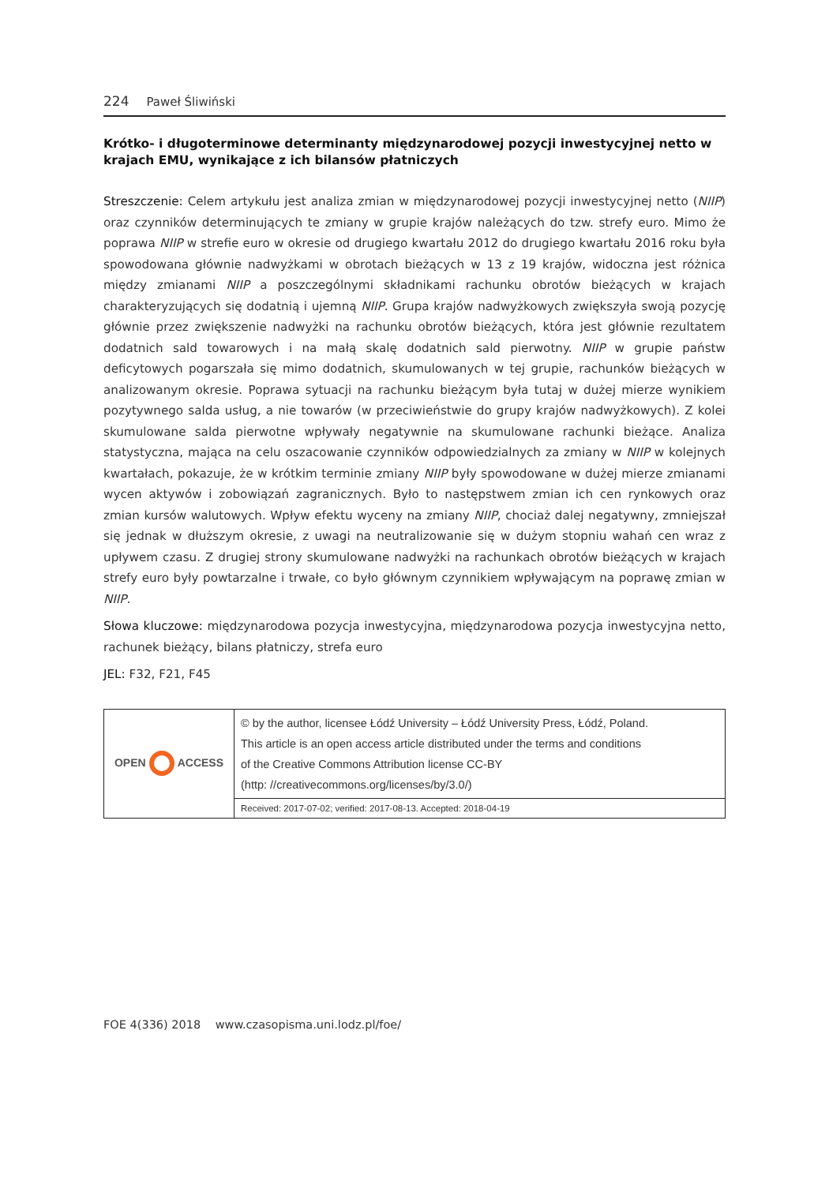224 Paweł Śliwiński
Krótko- i długoterminowe determinanty międzynarodowej pozycji inwestycyjnej netto w krajach EMU, wynikające z ich bilansów płatniczych
Streszczenie: Celem artykułu jest analiza zmian w międzynarodowej pozycji inwestycyjnej netto (NIIP) oraz czynników determinujących te zmiany w grupie krajów należących do tzw. strefy euro. Mimo że poprawa NIIP w strefie euro w okresie od drugiego kwartału 2012 do drugiego kwartału 2016 roku była spowodowana głównie nadwyżkami w obrotach bieżących w 13 z 19 krajów, widoczna jest różnica między zmianami NIIP a poszczególnymi składnikami rachunku obrotów bieżących w krajach charakteryzujących się dodatnią i ujemną NIIP. Grupa krajów nadwyżkowych zwiększyła swoją pozycję głównie przez zwiększenie nadwyżki na rachunku obrotów bieżących, która jest głównie rezultatem dodatnich sald towarowych i na małą skalę dodatnich sald pierwotny. NIIP w grupie państw deficytowych pogarszała się mimo dodatnich, skumulowanych w tej grupie, rachunków bieżących w analizowanym okresie. Poprawa sytuacji na rachunku bieżącym była tutaj w dużej mierze wynikiem pozytywnego salda usług, a nie towarów (w przeciwieństwie do grupy krajów nadwyżkowych). Z kolei skumulowane salda pierwotne wpływały negatywnie na skumulowane rachunki bieżące. Analiza statystyczna, mająca na celu oszacowanie czynników odpowiedzialnych za zmiany w NIIP w kolejnych kwartałach, pokazuje, że w krótkim terminie zmiany NIIP były spowodowane w dużej mierze zmianami wycen aktywów i zobowiązań zagranicznych. Było to następstwem zmian ich cen rynkowych oraz zmian kursów walutowych. Wpływ efektu wyceny na zmiany NIIP, chociaż dalej negatywny, zmniejszał się jednak w dłuższym okresie, z uwagi na neutralizowanie się w dużym stopniu wahań cen wraz z upływem czasu. Z drugiej strony skumulowane nadwyżki na rachunkach obrotów bieżących w krajach strefy euro były powtarzalne i trwałe, co było głównym czynnikiem wpływającym na poprawę zmian w NIIP.
Słowa kluczowe: międzynarodowa pozycja inwestycyjna, międzynarodowa pozycja inwestycyjna netto, rachunek bieżący, bilans płatniczy, strefa euro
JEL: F32, F21, F45
| OPEN ACCESS | © by the author, licensee Łódź University – Łódź University Press, Łódź, Poland. This article is an open access article distributed under the terms and conditions of the Creative Commons Attribution license CC‑BY (http: //creativecommons.org/licenses/by/3.0/) |
| | Received: 2017-07-02; verified: 2017-08-13. Accepted: 2018-04-19 |
FOE 4(336) 2018 www.czasopisma.uni.lodz.pl/foe/